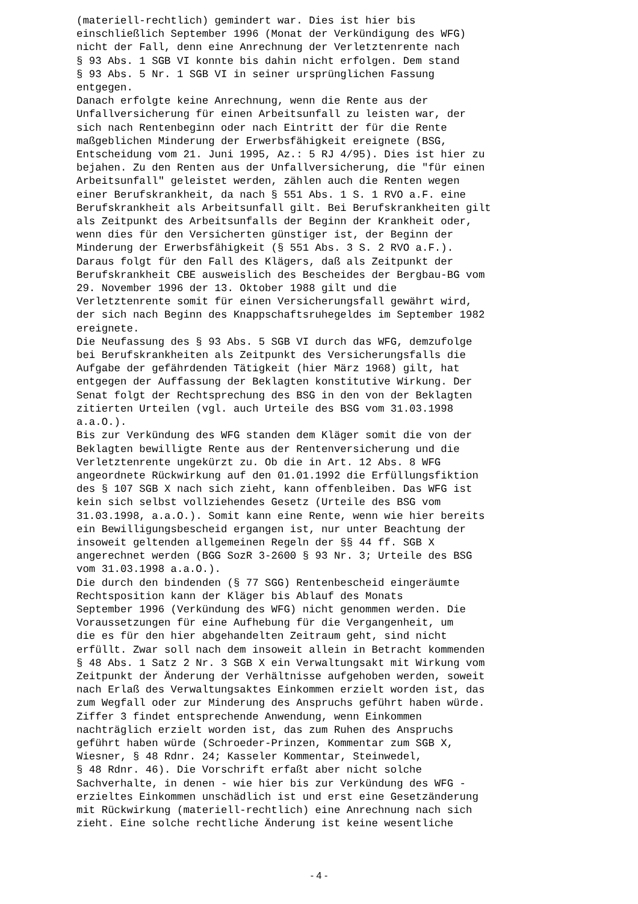(materiell-rechtlich) gemindert war. Dies ist hier bis einschließlich September 1996 (Monat der Verkündigung des WFG) nicht der Fall, denn eine Anrechnung der Verletztenrente nach § 93 Abs. 1 SGB VI konnte bis dahin nicht erfolgen. Dem stand § 93 Abs. 5 Nr. 1 SGB VI in seiner ursprünglichen Fassung entgegen. Danach erfolgte keine Anrechnung, wenn die Rente aus der Unfallversicherung für einen Arbeitsunfall zu leisten war, der sich nach Rentenbeginn oder nach Eintritt der für die Rente maßgeblichen Minderung der Erwerbsfähigkeit ereignete (BSG, Entscheidung vom 21. Juni 1995, Az.: 5 RJ 4/95). Dies ist hier zu bejahen. Zu den Renten aus der Unfallversicherung, die "für einen Arbeitsunfall" geleistet werden, zählen auch die Renten wegen einer Berufskrankheit, da nach § 551 Abs. 1 S. 1 RVO a.F. eine Berufskrankheit als Arbeitsunfall gilt. Bei Berufskrankheiten gilt als Zeitpunkt des Arbeitsunfalls der Beginn der Krankheit oder, wenn dies für den Versicherten günstiger ist, der Beginn der Minderung der Erwerbsfähigkeit (§ 551 Abs. 3 S. 2 RVO a.F.). Daraus folgt für den Fall des Klägers, daß als Zeitpunkt der Berufskrankheit CBE ausweislich des Bescheides der Bergbau-BG vom 29. November 1996 der 13. Oktober 1988 gilt und die Verletztenrente somit für einen Versicherungsfall gewährt wird, der sich nach Beginn des Knappschaftsruhegeldes im September 1982 ereignete. Die Neufassung des § 93 Abs. 5 SGB VI durch das WFG, demzufolge bei Berufskrankheiten als Zeitpunkt des Versicherungsfalls die Aufgabe der gefährdenden Tätigkeit (hier März 1968) gilt, hat entgegen der Auffassung der Beklagten konstitutive Wirkung. Der Senat folgt der Rechtsprechung des BSG in den von der Beklagten zitierten Urteilen (vgl. auch Urteile des BSG vom 31.03.1998 a.a.O.). Bis zur Verkündung des WFG standen dem Kläger somit die von der Beklagten bewilligte Rente aus der Rentenversicherung und die Verletztenrente ungekürzt zu. Ob die in Art. 12 Abs. 8 WFG angeordnete Rückwirkung auf den 01.01.1992 die Erfüllungsfiktion des § 107 SGB X nach sich zieht, kann offenbleiben. Das WFG ist kein sich selbst vollziehendes Gesetz (Urteile des BSG vom 31.03.1998, a.a.O.). Somit kann eine Rente, wenn wie hier bereits ein Bewilligungsbescheid ergangen ist, nur unter Beachtung der insoweit geltenden allgemeinen Regeln der §§ 44 ff. SGB X angerechnet werden (BGG SozR 3-2600 § 93 Nr. 3; Urteile des BSG vom 31.03.1998 a.a.O.). Die durch den bindenden (§ 77 SGG) Rentenbescheid eingeräumte Rechtsposition kann der Kläger bis Ablauf des Monats September 1996 (Verkündung des WFG) nicht genommen werden. Die Voraussetzungen für eine Aufhebung für die Vergangenheit, um die es für den hier abgehandelten Zeitraum geht, sind nicht erfüllt. Zwar soll nach dem insoweit allein in Betracht kommenden § 48 Abs. 1 Satz 2 Nr. 3 SGB X ein Verwaltungsakt mit Wirkung vom Zeitpunkt der Änderung der Verhältnisse aufgehoben werden, soweit nach Erlaß des Verwaltungsaktes Einkommen erzielt worden ist, das zum Wegfall oder zur Minderung des Anspruchs geführt haben würde. Ziffer 3 findet entsprechende Anwendung, wenn Einkommen nachträglich erzielt worden ist, das zum Ruhen des Anspruchs geführt haben würde (Schroeder-Prinzen, Kommentar zum SGB X, Wiesner, § 48 Rdnr. 24; Kasseler Kommentar, Steinwedel, § 48 Rdnr. 46). Die Vorschrift erfaßt aber nicht solche Sachverhalte, in denen - wie hier bis zur Verkündung des WFG - erzieltes Einkommen unschädlich ist und erst eine Gesetzänderung mit Rückwirkung (materiell-rechtlich) eine Anrechnung nach sich zieht. Eine solche rechtliche Änderung ist keine wesentliche
- 4 -